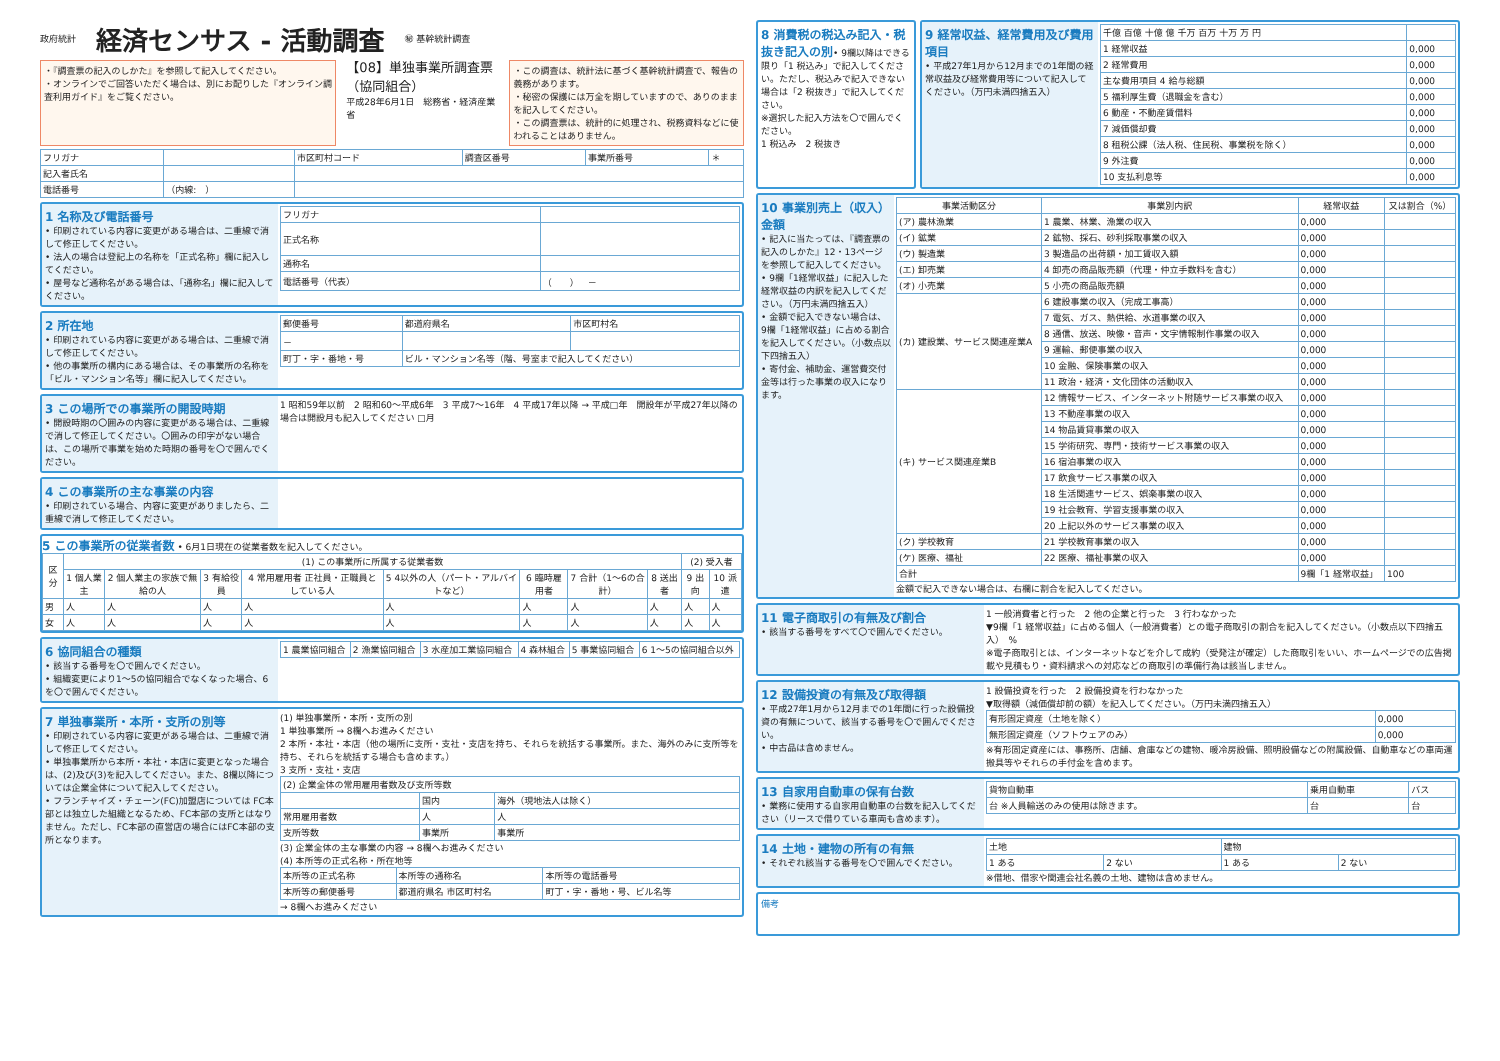政府統計
経済センサス - 活動調査
㊙ 基幹統計調査
・『調査票の記入のしかた』を参照して記入してください。
・オンラインでご回答いただく場合は、別にお配りした『オンライン調査利用ガイド』をご覧ください。
【08】単独事業所調査票（協同組合）
平成28年6月1日　総務省・経済産業省
・この調査は、統計法に基づく基幹統計調査で、報告の義務があります。
・秘密の保護には万全を期していますので、ありのままを記入してください。
・この調査票は、統計的に処理され、税務資料などに使われることはありません。
| フリガナ | | 市区町村コード | 調査区番号 | 事業所番号 | ＊ |
| 記入者氏名 | | | | | |
| 電話番号 | （内線: ） | | | | |
1 名称及び電話番号
• 印刷されている内容に変更がある場合は、二重線で消して修正してください。
• 法人の場合は登記上の名称を「正式名称」欄に記入してください。
• 屋号など通称名がある場合は、「通称名」欄に記入してください。
| フリガナ | |
| 正式名称 | |
| 通称名 | |
| 電話番号（代表） | （ ） － |
2 所在地
• 印刷されている内容に変更がある場合は、二重線で消して修正してください。
• 他の事業所の構内にある場合は、その事業所の名称を「ビル・マンション名等」欄に記入してください。
| 郵便番号 | 都道府県名 | 市区町村名 |
| － | | |
| 町丁・字・番地・号 | ビル・マンション名等（階、号室まで記入してください） | |
3 この場所での事業所の開設時期
• 開設時期の〇囲みの内容に変更がある場合は、二重線で消して修正してください。〇囲みの印字がない場合は、この場所で事業を始めた時期の番号を〇で囲んでください。
1 昭和59年以前　2 昭和60～平成6年　3 平成7～16年　4 平成17年以降 → 平成□年　開設年が平成27年以降の場合は開設月も記入してください □月
4 この事業所の主な事業の内容
• 印刷されている場合、内容に変更がありましたら、二重線で消して修正してください。
5 この事業所の従業者数 • 6月1日現在の従業者数を記入してください。
| 区分 | (1) この事業所に所属する従業者数 | | | | | | | | (2) 受入者 | |
| --- | --- | --- | --- | --- | --- | --- | --- | --- | --- | --- |
| | 1 個人業主 | 2 個人業主の家族で無給の人 | 3 有給役員 | 4 常用雇用者 正社員・正職員としている人 | 5 4以外の人（パート・アルバイトなど） | 6 臨時雇用者 | 7 合計（1～6の合計） | 8 送出者 | 9 出向 | 10 派遣 |
| 男 | 人 | 人 | 人 | 人 | 人 | 人 | 人 | 人 | 人 | 人 |
| 女 | 人 | 人 | 人 | 人 | 人 | 人 | 人 | 人 | 人 | 人 |
6 協同組合の種類
• 該当する番号を〇で囲んでください。
• 組織変更により1～5の協同組合でなくなった場合、6を〇で囲んでください。
| 1 農業協同組合 | 2 漁業協同組合 | 3 水産加工業協同組合 | 4 森林組合 | 5 事業協同組合 | 6 1～5の協同組合以外 |
7 単独事業所・本所・支所の別等
• 印刷されている内容に変更がある場合は、二重線で消して修正してください。
• 単独事業所から本所・本社・本店に変更となった場合は、(2)及び(3)を記入してください。また、8欄以降については企業全体について記入してください。
• フランチャイズ・チェーン(FC)加盟店については FC本部とは独立した組織となるため、FC本部の支所とはなりません。ただし、FC本部の直営店の場合にはFC本部の支所となります。
(1) 単独事業所・本所・支所の別
1 単独事業所 → 8欄へお進みください
2 本所・本社・本店（他の場所に支所・支社・支店を持ち、それらを統括する事業所。また、海外のみに支所等を持ち、それらを統括する場合も含めます。）
3 支所・支社・支店
| (2) 企業全体の常用雇用者数及び支所等数 | | |
| | 国内 | 海外（現地法人は除く） |
| 常用雇用者数 | 人 | 人 |
| 支所等数 | 事業所 | 事業所 |
(3) 企業全体の主な事業の内容 → 8欄へお進みください
(4) 本所等の正式名称・所在地等
| 本所等の正式名称 | 本所等の通称名 | 本所等の電話番号 |
| 本所等の郵便番号 | 都道府県名 市区町村名 | 町丁・字・番地・号、ビル名等 |
→ 8欄へお進みください
8 消費税の税込み記入・税抜き記入の別• 9欄以降はできる限り「1 税込み」で記入してください。ただし、税込みで記入できない場合は「2 税抜き」で記入してください。
※選択した記入方法を〇で囲んでください。
1 税込み　2 税抜き
9 経常収益、経常費用及び費用項目
• 平成27年1月から12月までの1年間の経常収益及び経常費用等について記入してください。（万円未満四捨五入）
| 千億 百億 十億 億 千万 百万 十万 万 円 | |
| 1 経常収益 | 0,000 |
| 2 経常費用 | 0,000 |
| 主な費用項目 4 給与総額 | 0,000 |
| 5 福利厚生費（退職金を含む） | 0,000 |
| 6 動産・不動産賃借料 | 0,000 |
| 7 減価償却費 | 0,000 |
| 8 租税公課（法人税、住民税、事業税を除く） | 0,000 |
| 9 外注費 | 0,000 |
| 10 支払利息等 | 0,000 |
10 事業別売上（収入）金額
• 記入に当たっては、『調査票の記入のしかた』12・13ページを参照して記入してください。
• 9欄「1経常収益」に記入した経常収益の内訳を記入してください。（万円未満四捨五入）
• 金額で記入できない場合は、9欄「1経常収益」に占める割合を記入してください。（小数点以下四捨五入）
• 寄付金、補助金、運営費交付金等は行った事業の収入になります。
| 事業活動区分 | 事業別内訳 | 経常収益 | 又は割合（%） |
| --- | --- | --- | --- |
| (ア) 農林漁業 | 1 農業、林業、漁業の収入 | 0,000 | |
| (イ) 鉱業 | 2 鉱物、採石、砂利採取事業の収入 | 0,000 | |
| (ウ) 製造業 | 3 製造品の出荷額・加工賃収入額 | 0,000 | |
| (エ) 卸売業 | 4 卸売の商品販売額（代理・仲立手数料を含む） | 0,000 | |
| (オ) 小売業 | 5 小売の商品販売額 | 0,000 | |
| (カ) 建設業、サービス関連産業A | 6 建設事業の収入（完成工事高） | 0,000 | |
| | 7 電気、ガス、熱供給、水道事業の収入 | 0,000 | |
| | 8 通信、放送、映像・音声・文字情報制作事業の収入 | 0,000 | |
| | 9 運輸、郵便事業の収入 | 0,000 | |
| | 10 金融、保険事業の収入 | 0,000 | |
| | 11 政治・経済・文化団体の活動収入 | 0,000 | |
| (キ) サービス関連産業B | 12 情報サービス、インターネット附随サービス事業の収入 | 0,000 | |
| | 13 不動産事業の収入 | 0,000 | |
| | 14 物品賃貸事業の収入 | 0,000 | |
| | 15 学術研究、専門・技術サービス事業の収入 | 0,000 | |
| | 16 宿泊事業の収入 | 0,000 | |
| | 17 飲食サービス事業の収入 | 0,000 | |
| | 18 生活関連サービス、娯楽事業の収入 | 0,000 | |
| | 19 社会教育、学習支援事業の収入 | 0,000 | |
| | 20 上記以外のサービス事業の収入 | 0,000 | |
| (ク) 学校教育 | 21 学校教育事業の収入 | 0,000 | |
| (ケ) 医療、福祉 | 22 医療、福祉事業の収入 | 0,000 | |
| 合計 | | 9欄「1 経常収益」 | 100 |
金額で記入できない場合は、右欄に割合を記入してください。
11 電子商取引の有無及び割合
• 該当する番号をすべて〇で囲んでください。
1 一般消費者と行った　2 他の企業と行った　3 行わなかった
▼9欄「1 経常収益」に占める個人（一般消費者）との電子商取引の割合を記入してください。（小数点以下四捨五入）　%
※電子商取引とは、インターネットなどを介して成約（受発注が確定）した商取引をいい、ホームページでの広告掲載や見積もり・資料請求への対応などの商取引の準備行為は該当しません。
12 設備投資の有無及び取得額
• 平成27年1月から12月までの1年間に行った設備投資の有無について、該当する番号を〇で囲んでください。
• 中古品は含めません。
1 設備投資を行った　2 設備投資を行わなかった
▼取得額（減価償却前の額）を記入してください。（万円未満四捨五入）
| 有形固定資産（土地を除く） | 0,000 |
| 無形固定資産（ソフトウェアのみ） | 0,000 |
※有形固定資産には、事務所、店舗、倉庫などの建物、暖冷房設備、照明設備などの附属設備、自動車などの車両運搬具等やそれらの手付金を含めます。
13 自家用自動車の保有台数
• 業務に使用する自家用自動車の台数を記入してください（リースで借りている車両も含めます）。
| 貨物自動車 | 乗用自動車 | バス |
| 台 ※人員輸送のみの使用は除きます。 | 台 | 台 |
14 土地・建物の所有の有無
• それぞれ該当する番号を〇で囲んでください。
| 土地 | | 建物 | |
| 1 ある | 2 ない | 1 ある | 2 ない |
※借地、借家や関連会社名義の土地、建物は含めません。
備考